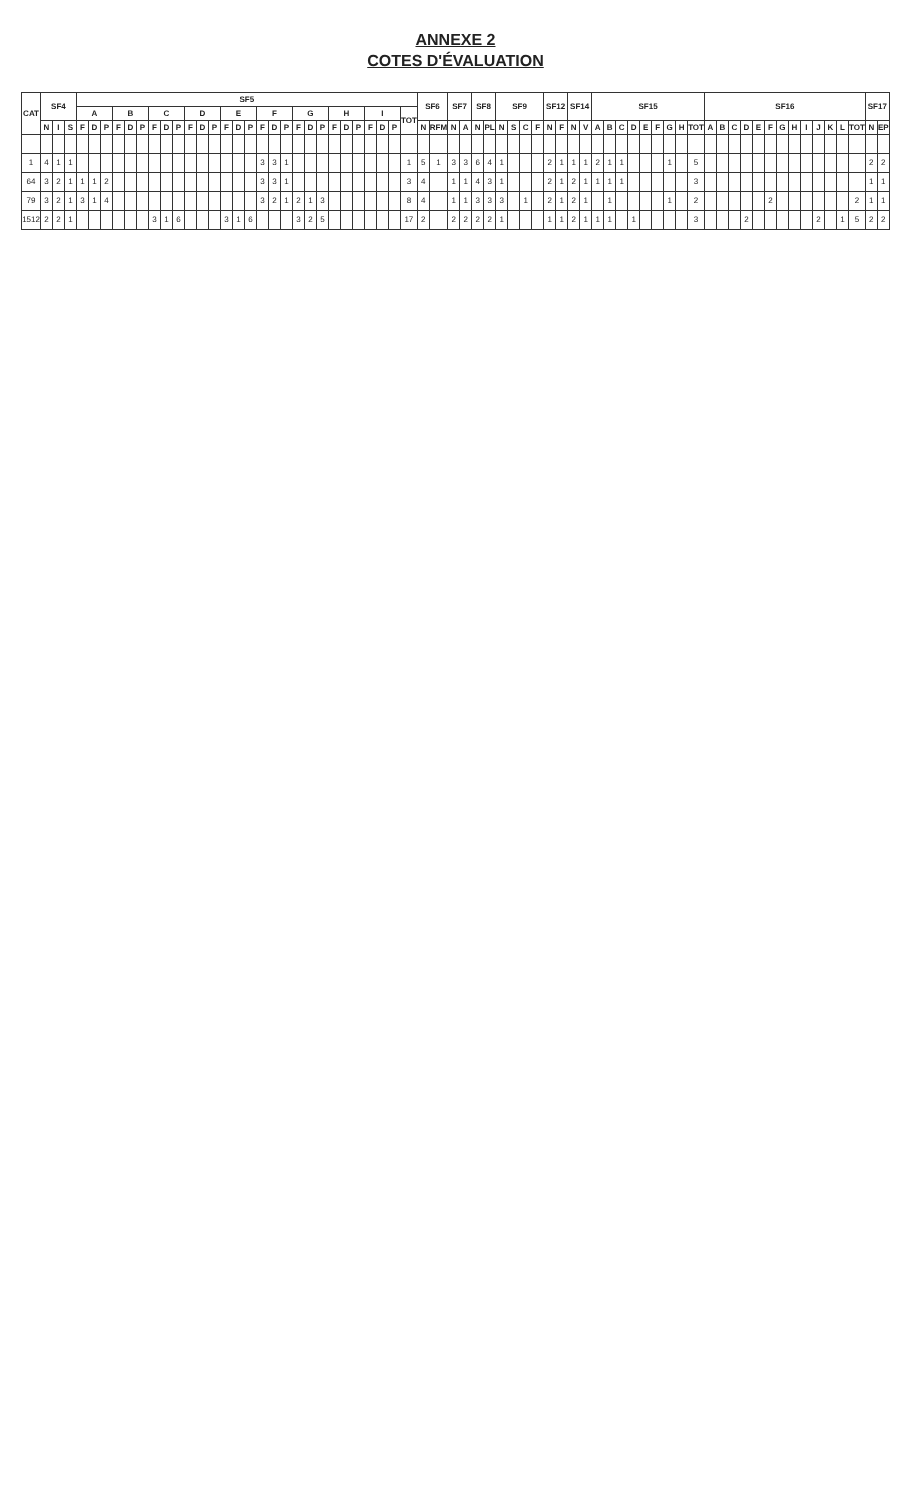ANNEXE 2
COTES D'ÉVALUATION
| CAT | SF4 | | | SF5 | | | | | | | | | | | | | | | | | | | | | | | | | | | | SF6 | | SF7 | | SF8 | | SF9 | | | | SF12 | | SF14 | | SF15 | | | | | | | | | SF16 | | | | | | | | | | | | | SF17 | |
| --- | --- | --- | --- | --- | --- | --- | --- | --- | --- | --- | --- | --- | --- | --- | --- | --- | --- | --- | --- | --- | --- | --- | --- | --- | --- | --- | --- | --- | --- | --- | --- | --- | --- | --- | --- | --- | --- | --- | --- | --- | --- | --- | --- | --- | --- | --- | --- | --- | --- | --- | --- | --- | --- | --- | --- | --- | --- | --- | --- | --- | --- | --- | --- | --- | --- | --- | --- | --- | --- |
| | | | | A | | | B | | | C | | | D | | | E | | | F | | | G | | | H | | | I | | | TOT | | | | | | | | | | | | | | | | | | | | | | | | | | | | | | | | | | | | | | |
| | N | I | S | F | D | P | F | D | P | F | D | P | F | D | P | F | D | P | F | D | P | F | D | P | F | D | P | F | D | P | | N | RFM | N | A | N | PL | N | S | C | F | N | F | N | V | A | B | C | D | E | F | G | H | TOT | A | B | C | D | E | F | G | H | I | J | K | L | TOT | N | EP |
| 1 | 4 | 1 | 1 | | | | | | | | | | | | | | | | 3 | 3 | 1 | | | | | | | | | | 1 | 5 | 1 | 3 | 3 | 6 | 4 | 1 | | | | 2 | 1 | 1 | 1 | 2 | 1 | 1 | | | | 1 | | 5 | | | | | | | | | | | | | | 2 | 2 |
| 64 | 3 | 2 | 1 | 1 | 1 | 2 | | | | | | | | | | | | | 3 | 3 | 1 | | | | | | | | | | 3 | 4 | | 1 | 1 | 4 | 3 | 1 | | | | 2 | 1 | 2 | 1 | 1 | 1 | 1 | | | | | | 3 | | | | | | | | | | | | | | 1 | 1 |
| 79 | 3 | 2 | 1 | 3 | 1 | 4 | | | | | | | | | | | | | 3 | 2 | 1 | 2 | 1 | 3 | | | | | | | 8 | 4 | | 1 | 1 | 3 | 3 | 3 | | 1 | | 2 | 1 | 2 | 1 | | 1 | | | | | 1 | | 2 | | | | | | 2 | | | | | | | 2 | 1 | 1 |
| 1512 | 2 | 2 | 1 | | | | | | | 3 | 1 | 6 | | | | 3 | 1 | 6 | | | | 3 | 2 | 5 | | | | | | | 17 | 2 | | 2 | 2 | 2 | 2 | 1 | | | | 1 | 1 | 2 | 1 | 1 | 1 | | 1 | | | | | 3 | | | | 2 | | | | | | 2 | | 1 | 5 | 2 | 2 |